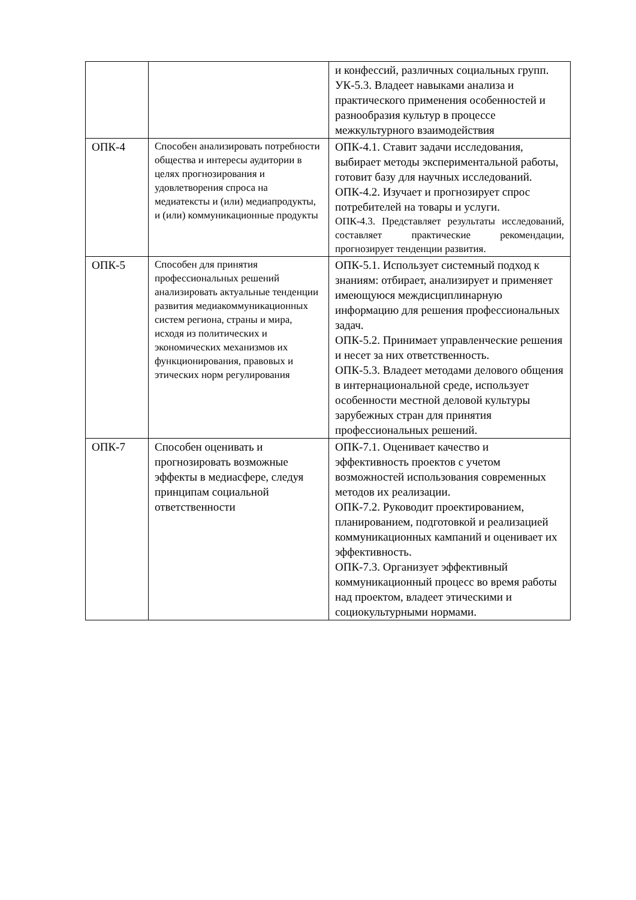| | | и конфессий, различных социальных групп. УК-5.3. Владеет навыками анализа и практического применения особенностей и разнообразия культур в процессе межкультурного взаимодействия |
| ОПК-4 | Способен анализировать потребности общества и интересы аудитории в целях прогнозирования и удовлетворения спроса на медиатексты и (или) медиапродукты, и (или) коммуникационные продукты | ОПК-4.1. Ставит задачи исследования, выбирает методы экспериментальной работы, готовит базу для научных исследований. ОПК-4.2. Изучает и прогнозирует спрос потребителей на товары и услуги. ОПК-4.3. Представляет результаты исследований, составляет практические рекомендации, прогнозирует тенденции развития. |
| ОПК-5 | Способен для принятия профессиональных решений анализировать актуальные тенденции развития медиакоммуникационных систем региона, страны и мира, исходя из политических и экономических механизмов их функционирования, правовых и этических норм регулирования | ОПК-5.1. Использует системный подход к знаниям: отбирает, анализирует и применяет имеющуюся междисциплинарную информацию для решения профессиональных задач. ОПК-5.2. Принимает управленческие решения и несет за них ответственность. ОПК-5.3. Владеет методами делового общения в интернациональной среде, использует особенности местной деловой культуры зарубежных стран для принятия профессиональных решений. |
| ОПК-7 | Способен оценивать и прогнозировать возможные эффекты в медиасфере, следуя принципам социальной ответственности | ОПК-7.1. Оценивает качество и эффективность проектов с учетом возможностей использования современных методов их реализации. ОПК-7.2. Руководит проектированием, планированием, подготовкой и реализацией коммуникационных кампаний и оценивает их эффективность. ОПК-7.3. Организует эффективный коммуникационный процесс во время работы над проектом, владеет этическими и социокультурными нормами. |